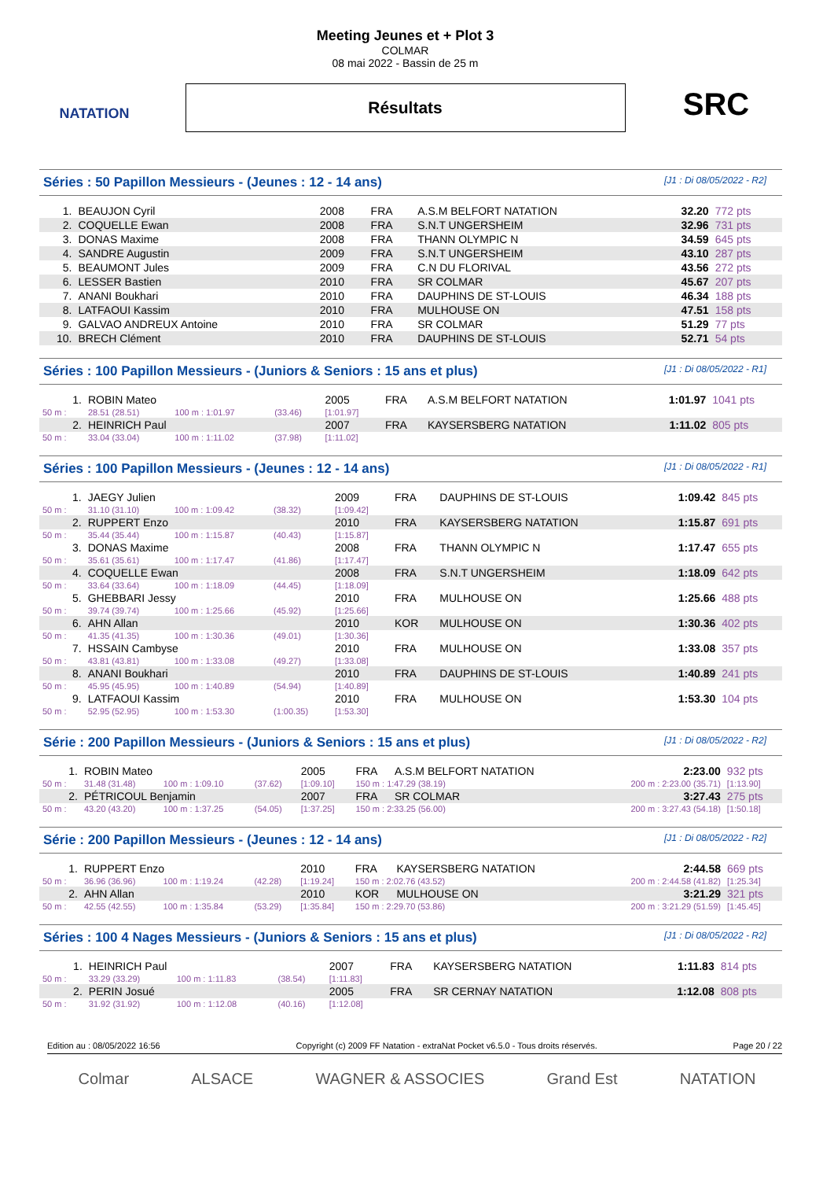NATATION
Meeting Jeunes et + Plot 3
COLMAR
08 mai 2022 - Bassin de 25 m
Résultats
SRC
Séries : 50 Papillon Messieurs - (Jeunes : 12 - 14 ans) [J1 : Di 08/05/2022 - R2]
| 1. | BEAUJON Cyril | 2008 | FRA | A.S.M BELFORT NATATION | 32.20 | 772 pts |
| 2. | COQUELLE Ewan | 2008 | FRA | S.N.T UNGERSHEIM | 32.96 | 731 pts |
| 3. | DONAS Maxime | 2008 | FRA | THANN OLYMPIC N | 34.59 | 645 pts |
| 4. | SANDRE Augustin | 2009 | FRA | S.N.T UNGERSHEIM | 43.10 | 287 pts |
| 5. | BEAUMONT Jules | 2009 | FRA | C.N DU FLORIVAL | 43.56 | 272 pts |
| 6. | LESSER Bastien | 2010 | FRA | SR COLMAR | 45.67 | 207 pts |
| 7. | ANANI Boukhari | 2010 | FRA | DAUPHINS DE ST-LOUIS | 46.34 | 188 pts |
| 8. | LATFAOUI Kassim | 2010 | FRA | MULHOUSE ON | 47.51 | 158 pts |
| 9. | GALVAO ANDREUX Antoine | 2010 | FRA | SR COLMAR | 51.29 | 77 pts |
| 10. | BRECH Clément | 2010 | FRA | DAUPHINS DE ST-LOUIS | 52.71 | 54 pts |
Séries : 100 Papillon Messieurs - (Juniors & Seniors : 15 ans et plus) [J1 : Di 08/05/2022 - R1]
| 1. | ROBIN Mateo | | | 2005 | FRA | A.S.M BELFORT NATATION | 1:01.97 | 1041 pts |
| 50 m : | 28.51 (28.51) | 100 m : 1:01.97 | (33.46) | [1:01.97] | | | | |
| 2. | HEINRICH Paul | | | 2007 | FRA | KAYSERSBERG NATATION | 1:11.02 | 805 pts |
| 50 m : | 33.04 (33.04) | 100 m : 1:11.02 | (37.98) | [1:11.02] | | | | |
Séries : 100 Papillon Messieurs - (Jeunes : 12 - 14 ans) [J1 : Di 08/05/2022 - R1]
| 1. | JAEGY Julien | | | 2009 | FRA | DAUPHINS DE ST-LOUIS | 1:09.42 | 845 pts |
| 50 m : | 31.10 (31.10) | 100 m : 1:09.42 | (38.32) | [1:09.42] | | | | |
| 2. | RUPPERT Enzo | | | 2010 | FRA | KAYSERSBERG NATATION | 1:15.87 | 691 pts |
| 50 m : | 35.44 (35.44) | 100 m : 1:15.87 | (40.43) | [1:15.87] | | | | |
| 3. | DONAS Maxime | | | 2008 | FRA | THANN OLYMPIC N | 1:17.47 | 655 pts |
| 50 m : | 35.61 (35.61) | 100 m : 1:17.47 | (41.86) | [1:17.47] | | | | |
| 4. | COQUELLE Ewan | | | 2008 | FRA | S.N.T UNGERSHEIM | 1:18.09 | 642 pts |
| 50 m : | 33.64 (33.64) | 100 m : 1:18.09 | (44.45) | [1:18.09] | | | | |
| 5. | GHEBBARI Jessy | | | 2010 | FRA | MULHOUSE ON | 1:25.66 | 488 pts |
| 50 m : | 39.74 (39.74) | 100 m : 1:25.66 | (45.92) | [1:25.66] | | | | |
| 6. | AHN Allan | | | 2010 | KOR | MULHOUSE ON | 1:30.36 | 402 pts |
| 50 m : | 41.35 (41.35) | 100 m : 1:30.36 | (49.01) | [1:30.36] | | | | |
| 7. | HSSAIN Cambyse | | | 2010 | FRA | MULHOUSE ON | 1:33.08 | 357 pts |
| 50 m : | 43.81 (43.81) | 100 m : 1:33.08 | (49.27) | [1:33.08] | | | | |
| 8. | ANANI Boukhari | | | 2010 | FRA | DAUPHINS DE ST-LOUIS | 1:40.89 | 241 pts |
| 50 m : | 45.95 (45.95) | 100 m : 1:40.89 | (54.94) | [1:40.89] | | | | |
| 9. | LATFAOUI Kassim | | | 2010 | FRA | MULHOUSE ON | 1:53.30 | 104 pts |
| 50 m : | 52.95 (52.95) | 100 m : 1:53.30 | (1:00.35) | [1:53.30] | | | | |
Série : 200 Papillon Messieurs - (Juniors & Seniors : 15 ans et plus) [J1 : Di 08/05/2022 - R2]
| 1. | ROBIN Mateo | | | 2005 | FRA | A.S.M BELFORT NATATION | 2:23.00 | 932 pts |
| 50 m : | 31.48 (31.48) | 100 m : 1:09.10 | (37.62) | [1:09.10] | 150 m : 1:47.29 (38.19) | | 200 m : 2:23.00 (35.71) | [1:13.90] |
| 2. | PÉTRICOUL Benjamin | | | 2007 | FRA | SR COLMAR | 3:27.43 | 275 pts |
| 50 m : | 43.20 (43.20) | 100 m : 1:37.25 | (54.05) | [1:37.25] | 150 m : 2:33.25 (56.00) | | 200 m : 3:27.43 (54.18) | [1:50.18] |
Série : 200 Papillon Messieurs - (Jeunes : 12 - 14 ans) [J1 : Di 08/05/2022 - R2]
| 1. | RUPPERT Enzo | | | 2010 | FRA | KAYSERSBERG NATATION | 2:44.58 | 669 pts |
| 50 m : | 36.96 (36.96) | 100 m : 1:19.24 | (42.28) | [1:19.24] | 150 m : 2:02.76 (43.52) | | 200 m : 2:44.58 (41.82) | [1:25.34] |
| 2. | AHN Allan | | | 2010 | KOR | MULHOUSE ON | 3:21.29 | 321 pts |
| 50 m : | 42.55 (42.55) | 100 m : 1:35.84 | (53.29) | [1:35.84] | 150 m : 2:29.70 (53.86) | | 200 m : 3:21.29 (51.59) | [1:45.45] |
Séries : 100 4 Nages Messieurs - (Juniors & Seniors : 15 ans et plus) [J1 : Di 08/05/2022 - R2]
| 1. | HEINRICH Paul | | | 2007 | FRA | KAYSERSBERG NATATION | 1:11.83 | 814 pts |
| 50 m : | 33.29 (33.29) | 100 m : 1:11.83 | (38.54) | [1:11.83] | | | | |
| 2. | PERIN Josué | | | 2005 | FRA | SR CERNAY NATATION | 1:12.08 | 808 pts |
| 50 m : | 31.92 (31.92) | 100 m : 1:12.08 | (40.16) | [1:12.08] | | | | |
Edition au : 08/05/2022 16:56 Copyright (c) 2009 FF Natation - extraNat Pocket v6.5.0 - Tous droits réservés. Page 20 / 22
Colmar ALSACE WAGNER & ASSOCIES Grand Est NATATION